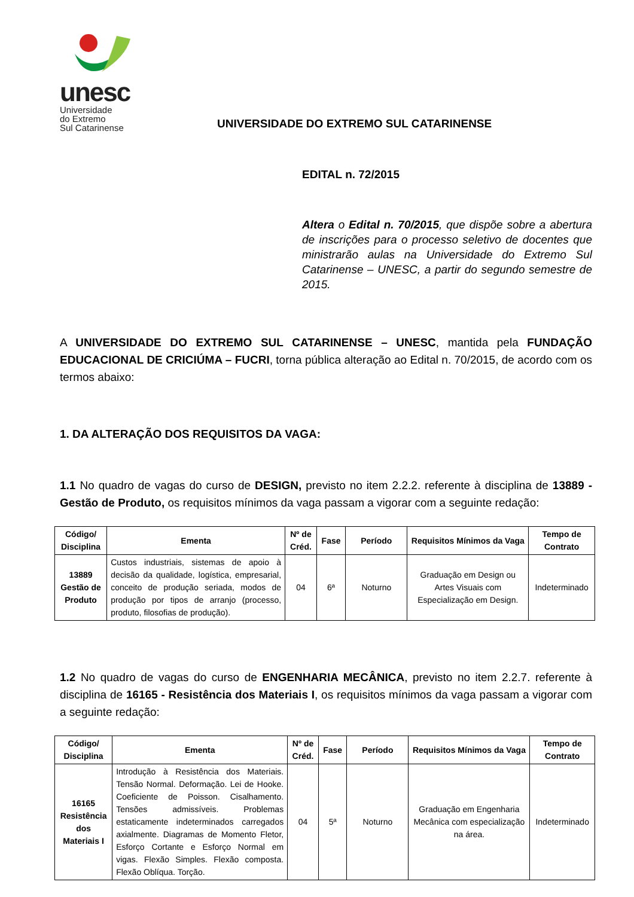unesc
Universidade
do Extremo
Sul Catarinense
UNIVERSIDADE DO EXTREMO SUL CATARINENSE
EDITAL n. 72/2015
Altera o Edital n. 70/2015, que dispõe sobre a abertura de inscrições para o processo seletivo de docentes que ministrarão aulas na Universidade do Extremo Sul Catarinense – UNESC, a partir do segundo semestre de 2015.
A UNIVERSIDADE DO EXTREMO SUL CATARINENSE – UNESC, mantida pela FUNDAÇÃO EDUCACIONAL DE CRICIÚMA – FUCRI, torna pública alteração ao Edital n. 70/2015, de acordo com os termos abaixo:
1. DA ALTERAÇÃO DOS REQUISITOS DA VAGA:
1.1 No quadro de vagas do curso de DESIGN, previsto no item 2.2.2. referente à disciplina de 13889 - Gestão de Produto, os requisitos mínimos da vaga passam a vigorar com a seguinte redação:
| Código/ Disciplina | Ementa | Nº de Créd. | Fase | Período | Requisitos Mínimos da Vaga | Tempo de Contrato |
| --- | --- | --- | --- | --- | --- | --- |
| 13889 Gestão de Produto | Custos industriais, sistemas de apoio à decisão da qualidade, logística, empresarial, conceito de produção seriada, modos de produção por tipos de arranjo (processo, produto, filosofias de produção). | 04 | 6ª | Noturno | Graduação em Design ou Artes Visuais com Especialização em Design. | Indeterminado |
1.2 No quadro de vagas do curso de ENGENHARIA MECÂNICA, previsto no item 2.2.7. referente à disciplina de 16165 - Resistência dos Materiais I, os requisitos mínimos da vaga passam a vigorar com a seguinte redação:
| Código/ Disciplina | Ementa | Nº de Créd. | Fase | Período | Requisitos Mínimos da Vaga | Tempo de Contrato |
| --- | --- | --- | --- | --- | --- | --- |
| 16165 Resistência dos Materiais I | Introdução à Resistência dos Materiais. Tensão Normal. Deformação. Lei de Hooke. Coeficiente de Poisson. Cisalhamento. Tensões admissíveis. Problemas estaticamente indeterminados carregados axialmente. Diagramas de Momento Fletor, Esforço Cortante e Esforço Normal em vigas. Flexão Simples. Flexão composta. Flexão Oblíqua. Torção. | 04 | 5ª | Noturno | Graduação em Engenharia Mecânica com especialização na área. | Indeterminado |